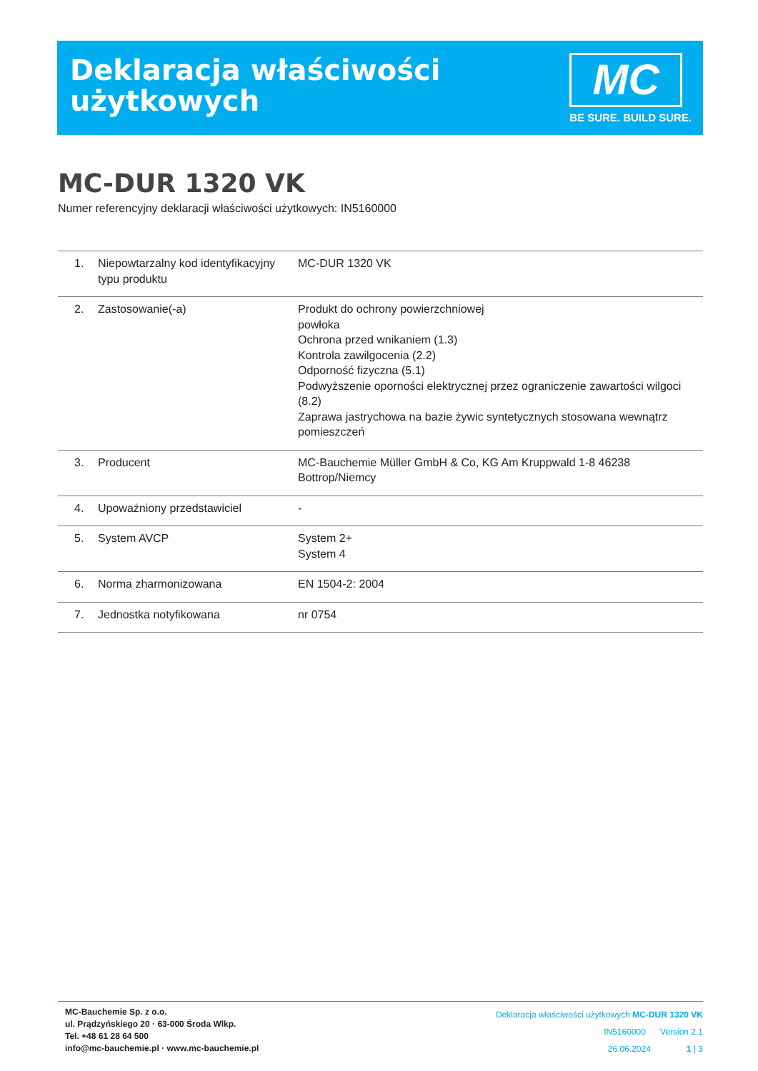Deklaracja właściwości
użytkowych
MC
BE SURE. BUILD SURE.
MC-DUR 1320 VK
Numer referencyjny deklaracji właściwości użytkowych: IN5160000
| 1. | Niepowtarzalny kod identyfikacyjny typu produktu | MC-DUR 1320 VK |
| 2. | Zastosowanie(-a) | Produkt do ochrony powierzchniowej powłoka Ochrona przed wnikaniem (1.3) Kontrola zawilgocenia (2.2) Odporność fizyczna (5.1) Podwyższenie oporności elektrycznej przez ograniczenie zawartości wilgoci (8.2) Zaprawa jastrychowa na bazie żywic syntetycznych stosowana wewnątrz pomieszczeń |
| 3. | Producent | MC-Bauchemie Müller GmbH & Co, KG Am Kruppwald 1-8 46238 Bottrop/Niemcy |
| 4. | Upoważniony przedstawiciel | - |
| 5. | System AVCP | System 2+ System 4 |
| 6. | Norma zharmonizowana | EN 1504-2: 2004 |
| 7. | Jednostka notyfikowana | nr 0754 |
MC-Bauchemie Sp. z o.o.
ul. Prądzyńskiego 20 · 63-000 Środa Wlkp.
Tel. +48 61 28 64 500
info@mc-bauchemie.pl · www.mc-bauchemie.pl
Deklaracja właściwości użytkowych MC-DUR 1320 VK
IN5160000 Version 2.1
26.06.2024 1 | 3